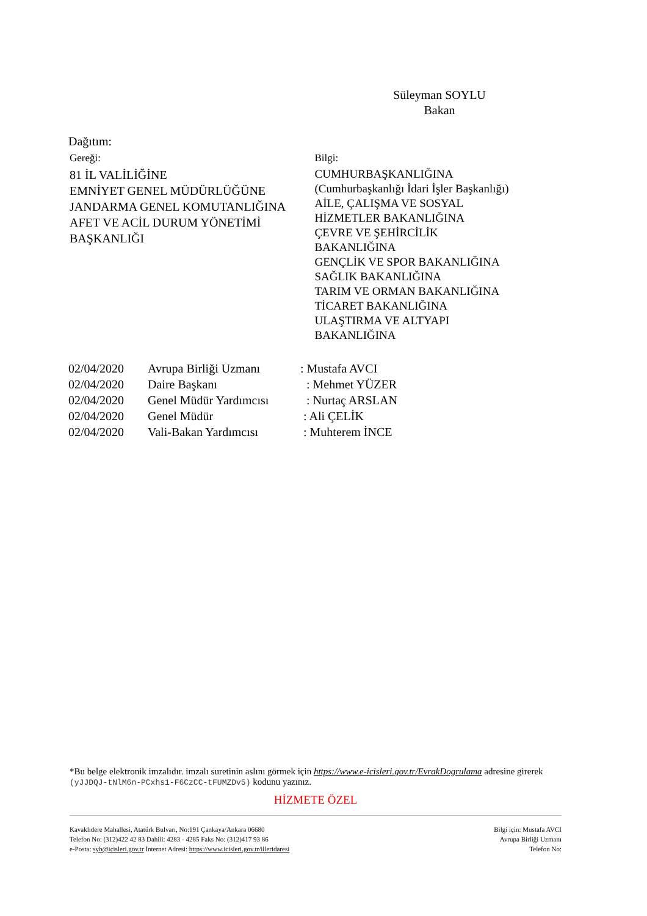Süleyman SOYLU
Bakan
Dağıtım:
Gereği:
81 İL VALİLİĞİNE
EMNİYET GENEL MÜDÜRLÜĞÜNE
JANDARMA GENEL KOMUTANLIĞINA
AFET VE ACİL DURUM YÖNETİMİ
BAŞKANLIĞI
Bilgi:
CUMHURBAŞKANLIĞINA
(Cumhurbaşkanlığı İdari İşler Başkanlığı)
AİLE, ÇALIŞMA VE SOSYAL
HİZMETLER BAKANLIĞINA
ÇEVRE VE ŞEHİRCİLİK
BAKANLIĞINA
GENÇLİK VE SPOR BAKANLIĞINA
SAĞLIK BAKANLIĞINA
TARIM VE ORMAN BAKANLIĞINA
TİCARET BAKANLIĞINA
ULAŞTIRMA VE ALTYAPI
BAKANLIĞINA
| 02/04/2020 | Avrupa Birliği Uzmanı | : Mustafa AVCI |
| 02/04/2020 | Daire Başkanı | : Mehmet YÜZER |
| 02/04/2020 | Genel Müdür Yardımcısı | : Nurtaç ARSLAN |
| 02/04/2020 | Genel Müdür | : Ali ÇELİK |
| 02/04/2020 | Vali-Bakan Yardımcısı | : Muhterem İNCE |
*Bu belge elektronik imzalıdır. imzalı suretinin aslını görmek için https://www.e-icisleri.gov.tr/EvrakDogrulama adresine girerek (yJJDQJ-tNlM6n-PCxhs1-F6CzCC-tFUMZDv5) kodunu yazınız.
HİZMETE ÖZEL
Kavaklıdere Mahallesi, Atatürk Bulvarı, No:191 Çankaya/Ankara 06680
Telefon No: (312)422 42 83 Dahili: 4283 - 4285 Faks No: (312)417 93 86
e-Posta: syb@icisleri.gov.tr İnternet Adresi: https://www.icisleri.gov.tr/illeridaresi
Bilgi için: Mustafa AVCI
Avrupa Birliği Uzmanı
Telefon No: